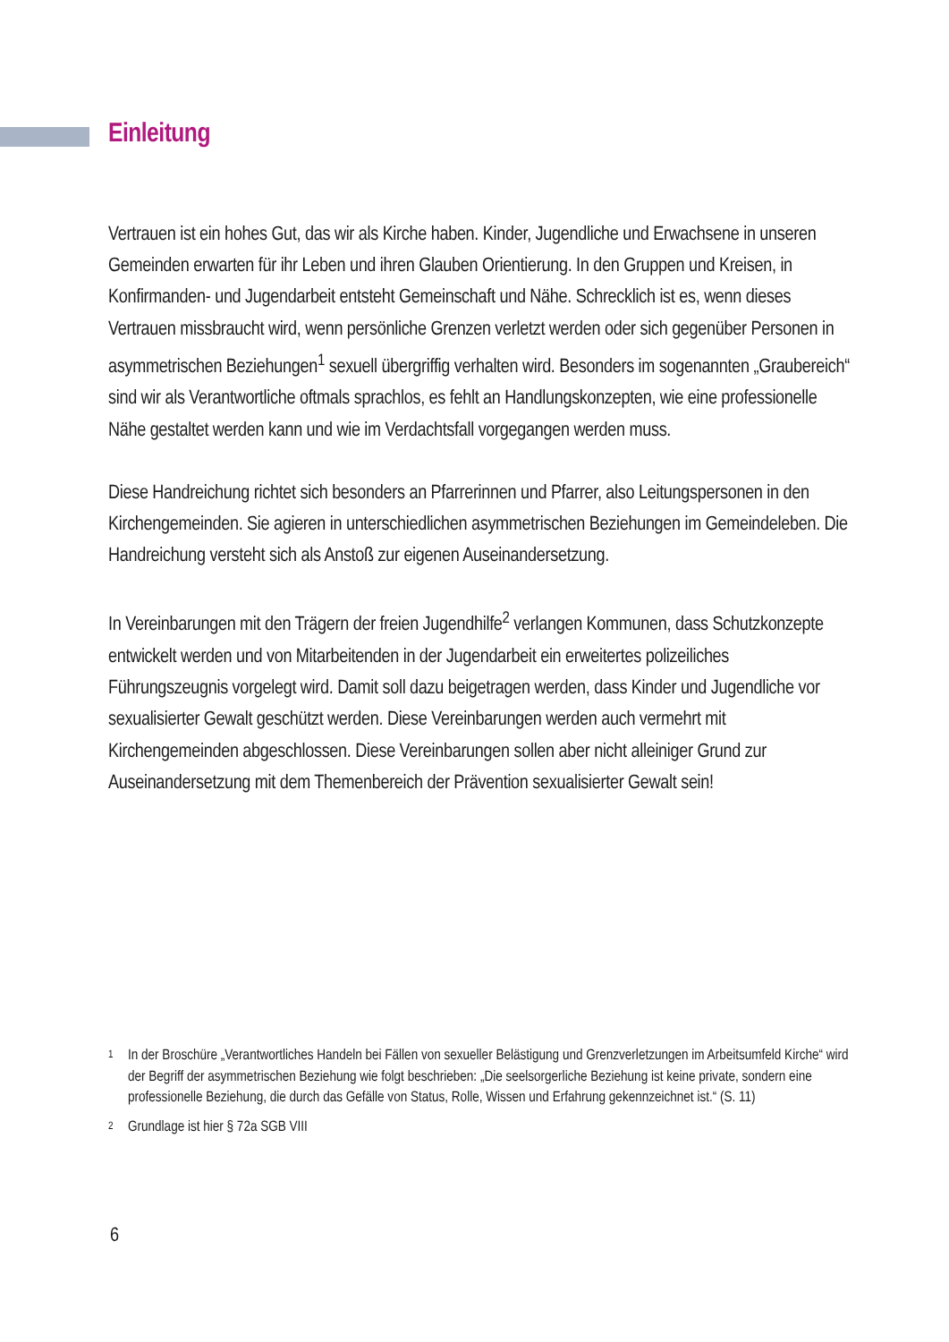Einleitung
Vertrauen ist ein hohes Gut, das wir als Kirche haben. Kinder, Jugendliche und Erwachsene in unseren Gemeinden erwarten für ihr Leben und ihren Glauben Orientierung. In den Gruppen und Kreisen, in Konfirmanden- und Jugendarbeit entsteht Gemeinschaft und Nähe. Schrecklich ist es, wenn dieses Vertrauen missbraucht wird, wenn persönliche Grenzen verletzt werden oder sich gegenüber Personen in asymmetrischen Beziehungen<sup>1</sup> sexuell übergriffig verhalten wird. Besonders im sogenannten „Graubereich“ sind wir als Verantwortliche oftmals sprachlos, es fehlt an Handlungskonzepten, wie eine professionelle Nähe gestaltet werden kann und wie im Verdachtsfall vorgegangen werden muss.
Diese Handreichung richtet sich besonders an Pfarrerinnen und Pfarrer, also Leitungspersonen in den Kirchengemeinden. Sie agieren in unterschiedlichen asymmetrischen Beziehungen im Gemeindeleben. Die Handreichung versteht sich als Anstoß zur eigenen Auseinandersetzung.
In Vereinbarungen mit den Trägern der freien Jugendhilfe<sup>2</sup> verlangen Kommunen, dass Schutzkonzepte entwickelt werden und von Mitarbeitenden in der Jugendarbeit ein erweitertes polizeiliches Führungszeugnis vorgelegt wird. Damit soll dazu beigetragen werden, dass Kinder und Jugendliche vor sexualisierter Gewalt geschützt werden. Diese Vereinbarungen werden auch vermehrt mit Kirchengemeinden abgeschlossen. Diese Vereinbarungen sollen aber nicht alleiniger Grund zur Auseinandersetzung mit dem Themenbereich der Prävention sexualisierter Gewalt sein!
1 In der Broschüre „Verantwortliches Handeln bei Fällen von sexueller Belästigung und Grenzverletzungen im Arbeitsumfeld Kirche“ wird der Begriff der asymmetrischen Beziehung wie folgt beschrieben: „Die seelsorgerliche Beziehung ist keine private, sondern eine professionelle Beziehung, die durch das Gefälle von Status, Rolle, Wissen und Erfahrung gekennzeichnet ist.“ (S. 11)
2 Grundlage ist hier § 72a SGB VIII
6